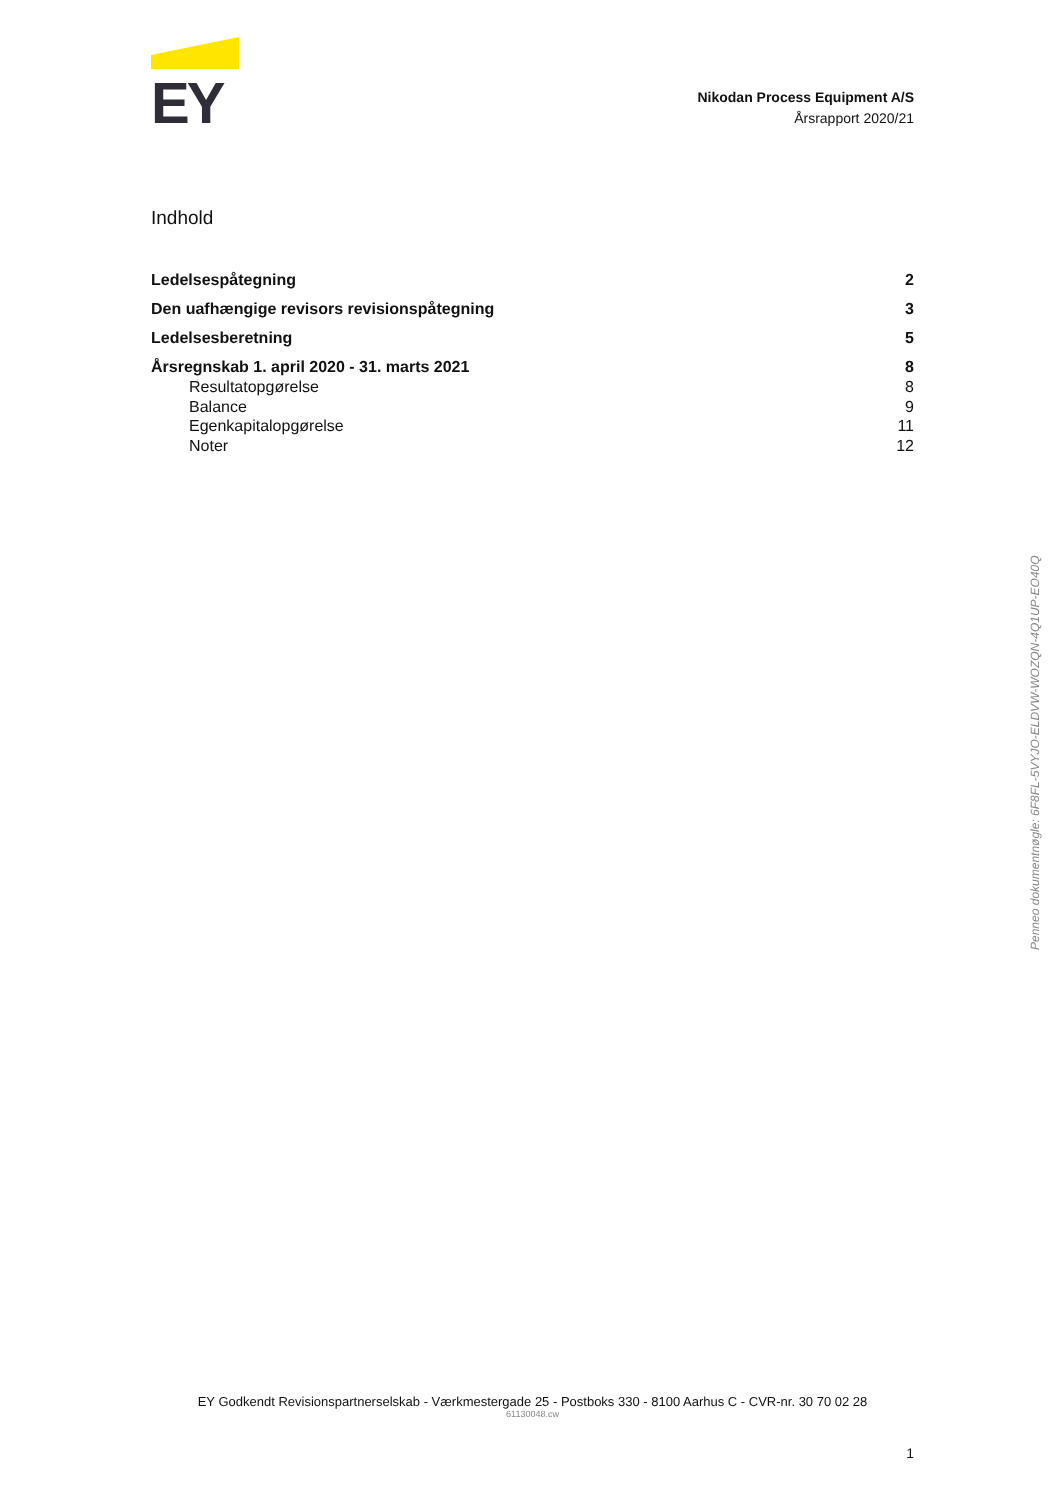EY
Nikodan Process Equipment A/S
Årsrapport 2020/21
Indhold
Ledelsespåtegning 2
Den uafhængige revisors revisionspåtegning 3
Ledelsesberetning 5
Årsregnskab 1. april 2020 - 31. marts 2021 8
Resultatopgørelse 8
Balance 9
Egenkapitalopgørelse 11
Noter 12
EY Godkendt Revisionspartnerselskab - Værkmestergade 25 - Postboks 330 - 8100 Aarhus C - CVR-nr. 30 70 02 28
61130048.cw
1
Penneo dokumentnøgle: 6F8FL-5VYJO-ELDVW-WOZQN-4Q1UP-EO40Q